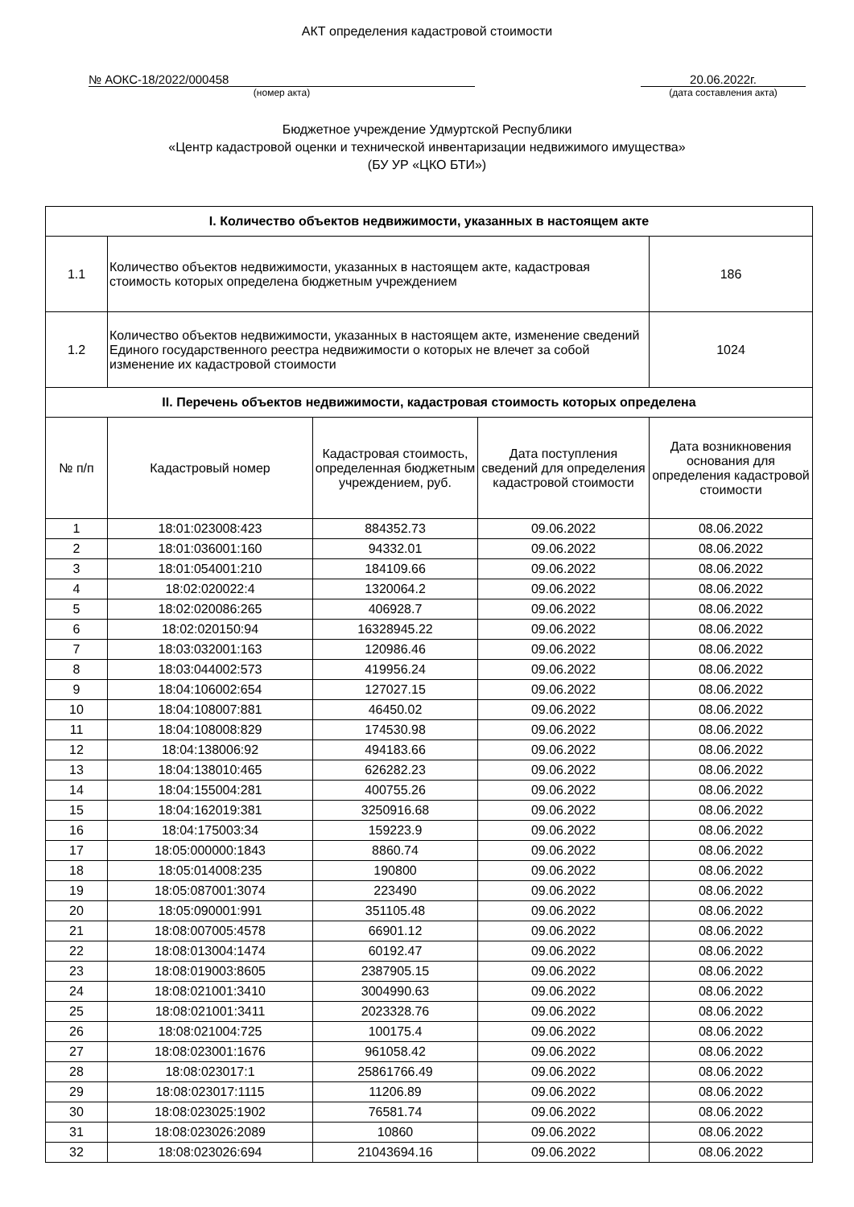АКТ определения кадастровой стоимости
№ АОКС-18/2022/000458
(номер акта)
20.06.2022г.
(дата составления акта)
Бюджетное учреждение Удмуртской Республики
«Центр кадастровой оценки и технической инвентаризации недвижимого имущества»
(БУ УР «ЦКО БТИ»)
| I. Количество объектов недвижимости, указанных в настоящем акте | | | | |
| 1.1 | Количество объектов недвижимости, указанных в настоящем акте, кадастровая стоимость которых определена бюджетным учреждением | | | 186 |
| 1.2 | Количество объектов недвижимости, указанных в настоящем акте, изменение сведений Единого государственного реестра недвижимости о которых не влечет за собой изменение их кадастровой стоимости | | | 1024 |
| II. Перечень объектов недвижимости, кадастровая стоимость которых определена | | | | |
| № п/п | Кадастровый номер | Кадастровая стоимость, определенная бюджетным учреждением, руб. | Дата поступления сведений для определения кадастровой стоимости | Дата возникновения основания для определения кадастровой стоимости |
| 1 | 18:01:023008:423 | 884352.73 | 09.06.2022 | 08.06.2022 |
| 2 | 18:01:036001:160 | 94332.01 | 09.06.2022 | 08.06.2022 |
| 3 | 18:01:054001:210 | 184109.66 | 09.06.2022 | 08.06.2022 |
| 4 | 18:02:020022:4 | 1320064.2 | 09.06.2022 | 08.06.2022 |
| 5 | 18:02:020086:265 | 406928.7 | 09.06.2022 | 08.06.2022 |
| 6 | 18:02:020150:94 | 16328945.22 | 09.06.2022 | 08.06.2022 |
| 7 | 18:03:032001:163 | 120986.46 | 09.06.2022 | 08.06.2022 |
| 8 | 18:03:044002:573 | 419956.24 | 09.06.2022 | 08.06.2022 |
| 9 | 18:04:106002:654 | 127027.15 | 09.06.2022 | 08.06.2022 |
| 10 | 18:04:108007:881 | 46450.02 | 09.06.2022 | 08.06.2022 |
| 11 | 18:04:108008:829 | 174530.98 | 09.06.2022 | 08.06.2022 |
| 12 | 18:04:138006:92 | 494183.66 | 09.06.2022 | 08.06.2022 |
| 13 | 18:04:138010:465 | 626282.23 | 09.06.2022 | 08.06.2022 |
| 14 | 18:04:155004:281 | 400755.26 | 09.06.2022 | 08.06.2022 |
| 15 | 18:04:162019:381 | 3250916.68 | 09.06.2022 | 08.06.2022 |
| 16 | 18:04:175003:34 | 159223.9 | 09.06.2022 | 08.06.2022 |
| 17 | 18:05:000000:1843 | 8860.74 | 09.06.2022 | 08.06.2022 |
| 18 | 18:05:014008:235 | 190800 | 09.06.2022 | 08.06.2022 |
| 19 | 18:05:087001:3074 | 223490 | 09.06.2022 | 08.06.2022 |
| 20 | 18:05:090001:991 | 351105.48 | 09.06.2022 | 08.06.2022 |
| 21 | 18:08:007005:4578 | 66901.12 | 09.06.2022 | 08.06.2022 |
| 22 | 18:08:013004:1474 | 60192.47 | 09.06.2022 | 08.06.2022 |
| 23 | 18:08:019003:8605 | 2387905.15 | 09.06.2022 | 08.06.2022 |
| 24 | 18:08:021001:3410 | 3004990.63 | 09.06.2022 | 08.06.2022 |
| 25 | 18:08:021001:3411 | 2023328.76 | 09.06.2022 | 08.06.2022 |
| 26 | 18:08:021004:725 | 100175.4 | 09.06.2022 | 08.06.2022 |
| 27 | 18:08:023001:1676 | 961058.42 | 09.06.2022 | 08.06.2022 |
| 28 | 18:08:023017:1 | 25861766.49 | 09.06.2022 | 08.06.2022 |
| 29 | 18:08:023017:1115 | 11206.89 | 09.06.2022 | 08.06.2022 |
| 30 | 18:08:023025:1902 | 76581.74 | 09.06.2022 | 08.06.2022 |
| 31 | 18:08:023026:2089 | 10860 | 09.06.2022 | 08.06.2022 |
| 32 | 18:08:023026:694 | 21043694.16 | 09.06.2022 | 08.06.2022 |